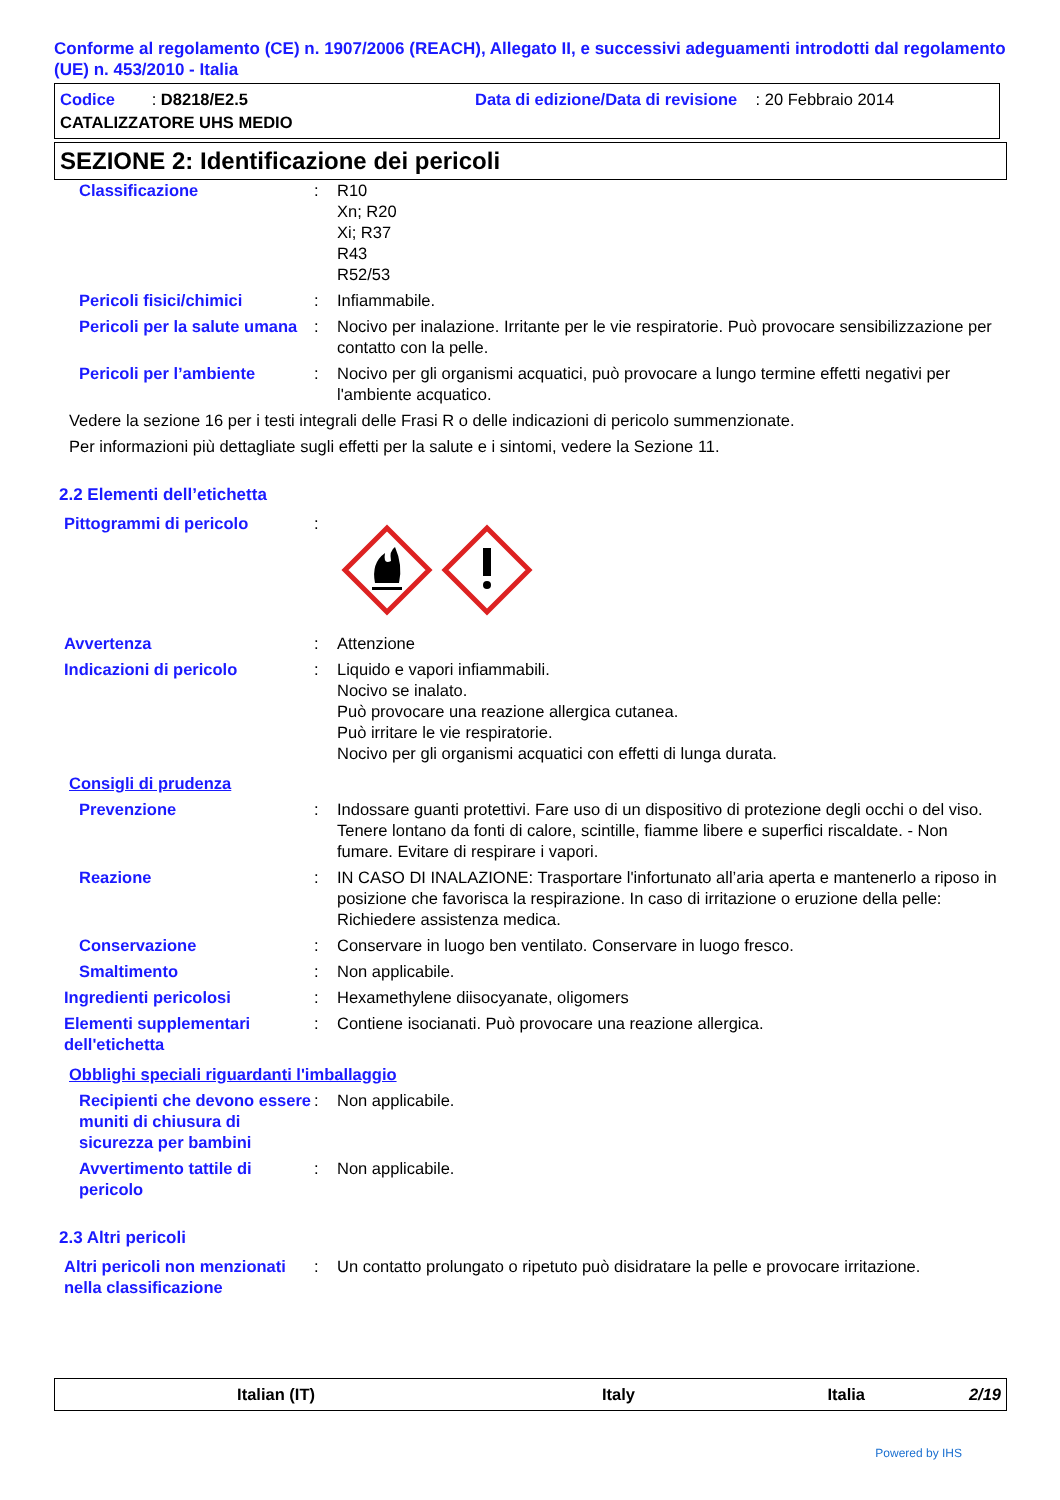Conforme al regolamento (CE) n. 1907/2006 (REACH), Allegato II, e successivi adeguamenti introdotti dal regolamento (UE) n. 453/2010 - Italia
Codice : D8218/E2.5 Data di edizione/Data di revisione : 20 Febbraio 2014
CATALIZZATORE UHS MEDIO
SEZIONE 2: Identificazione dei pericoli
Classificazione : R10
Xn; R20
Xi; R37
R43
R52/53
Pericoli fisici/chimici : Infiammabile.
Pericoli per la salute umana
: Nocivo per inalazione. Irritante per le vie respiratorie. Può provocare sensibilizzazione per contatto con la pelle.
Pericoli per l’ambiente : Nocivo per gli organismi acquatici, può provocare a lungo termine effetti negativi per l'ambiente acquatico.
Vedere la sezione 16 per i testi integrali delle Frasi R o delle indicazioni di pericolo summenzionate.
Per informazioni più dettagliate sugli effetti per la salute e i sintomi, vedere la Sezione 11.
2.2 Elementi dell’etichetta
Pittogrammi di pericolo :
Avvertenza : Attenzione
Indicazioni di pericolo : Liquido e vapori infiammabili.
Nocivo se inalato.
Può provocare una reazione allergica cutanea.
Può irritare le vie respiratorie.
Nocivo per gli organismi acquatici con effetti di lunga durata.
Consigli di prudenza
Prevenzione : Indossare guanti protettivi. Fare uso di un dispositivo di protezione degli occhi o del viso. Tenere lontano da fonti di calore, scintille, fiamme libere e superfici riscaldate. - Non fumare. Evitare di respirare i vapori.
Reazione : IN CASO DI INALAZIONE: Trasportare l'infortunato all’aria aperta e mantenerlo a riposo in posizione che favorisca la respirazione. In caso di irritazione o eruzione della pelle: Richiedere assistenza medica.
Conservazione : Conservare in luogo ben ventilato. Conservare in luogo fresco.
Smaltimento : Non applicabile.
Ingredienti pericolosi : Hexamethylene diisocyanate, oligomers
Elementi supplementari dell'etichetta
: Contiene isocianati. Può provocare una reazione allergica.
Obblighi speciali riguardanti l'imballaggio
Recipienti che devono essere muniti di chiusura di sicurezza per bambini
: Non applicabile.
Avvertimento tattile di pericolo
: Non applicabile.
2.3 Altri pericoli
Altri pericoli non menzionati nella classificazione
: Un contatto prolungato o ripetuto può disidratare la pelle e provocare irritazione.
Italian (IT) Italy Italia 2/19
Powered by IHS